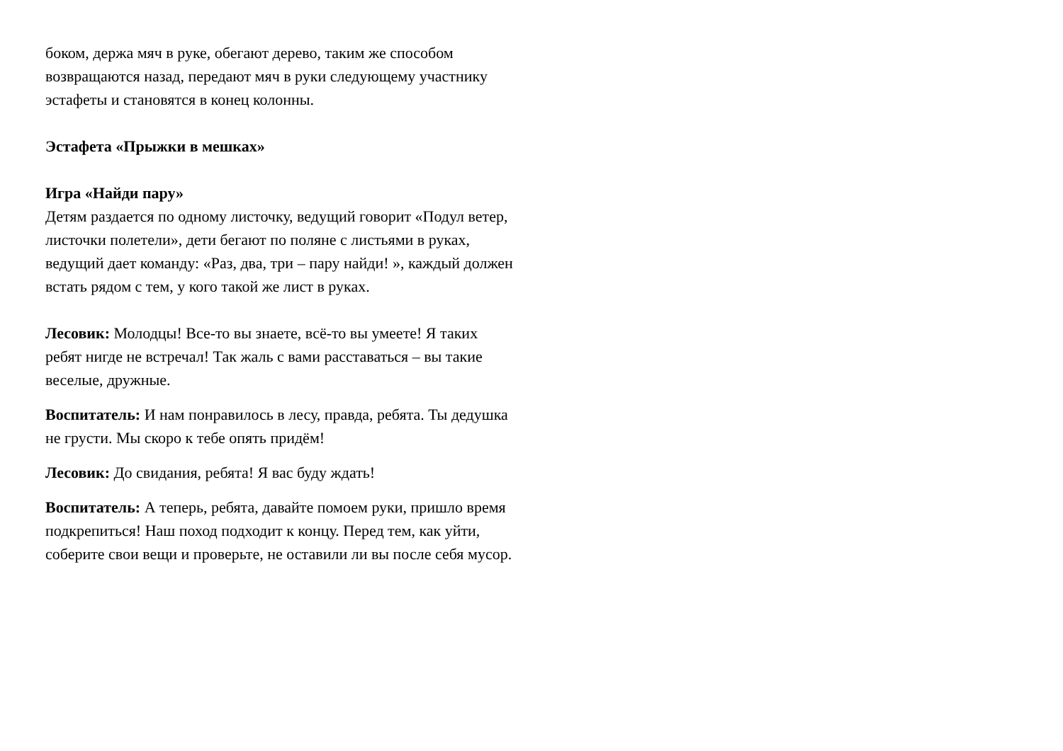боком, держа мяч в руке, обегают дерево, таким же способом возвращаются назад, передают мяч в руки следующему участнику эстафеты и становятся в конец колонны.
Эстафета «Прыжки в мешках»
Игра «Найди пару»
Детям раздается по одному листочку, ведущий говорит «Подул ветер, листочки полетели», дети бегают по поляне с листьями в руках, ведущий дает команду: «Раз, два, три – пару найди! », каждый должен встать рядом с тем, у кого такой же лист в руках.
Лесовик: Молодцы! Все-то вы знаете, всё-то вы умеете! Я таких ребят нигде не встречал! Так жаль с вами расставаться – вы такие веселые, дружные.
Воспитатель: И нам понравилось в лесу, правда, ребята. Ты дедушка не грусти. Мы скоро к тебе опять придём!
Лесовик: До свидания, ребята! Я вас буду ждать!
Воспитатель: А теперь, ребята, давайте помоем руки, пришло время подкрепиться! Наш поход подходит к концу. Перед тем, как уйти, соберите свои вещи и проверьте, не оставили ли вы после себя мусор.